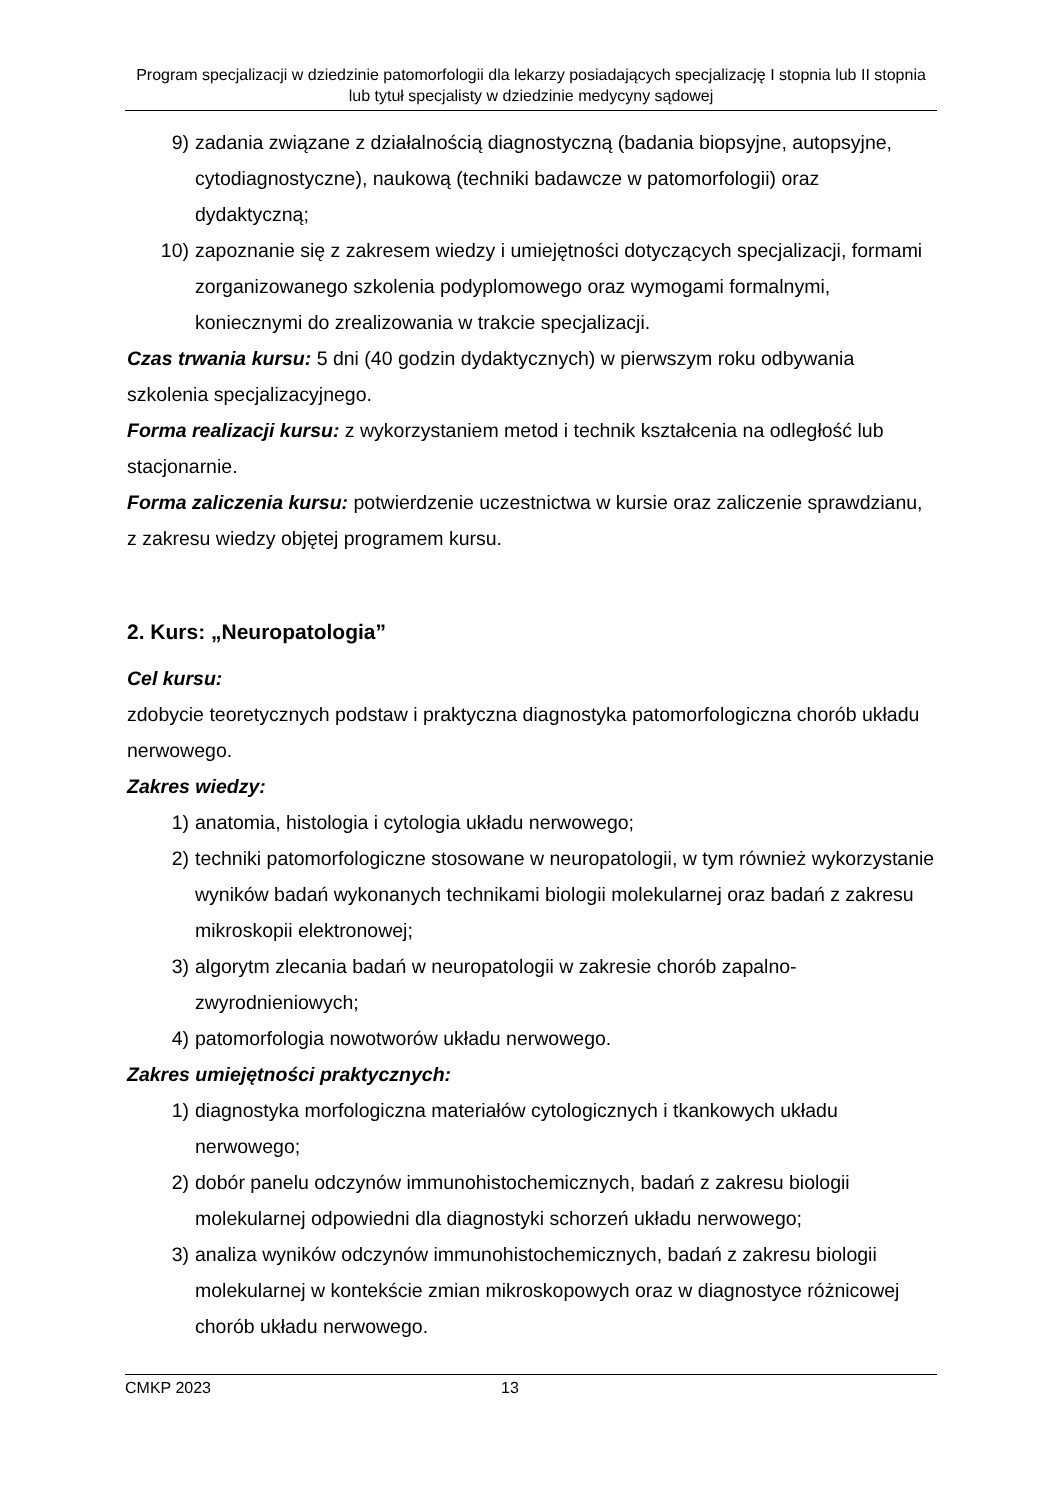Program specjalizacji w dziedzinie patomorfologii dla lekarzy posiadających specjalizację I stopnia lub II stopnia lub tytuł specjalisty w dziedzinie medycyny sądowej
9) zadania związane z działalnością diagnostyczną (badania biopsyjne, autopsyjne, cytodiagnostyczne), naukową (techniki badawcze w patomorfologii) oraz dydaktyczną;
10) zapoznanie się z zakresem wiedzy i umiejętności dotyczących specjalizacji, formami zorganizowanego szkolenia podyplomowego oraz wymogami formalnymi, koniecznymi do zrealizowania w trakcie specjalizacji.
Czas trwania kursu: 5 dni (40 godzin dydaktycznych) w pierwszym roku odbywania szkolenia specjalizacyjnego.
Forma realizacji kursu: z wykorzystaniem metod i technik kształcenia na odległość lub stacjonarnie.
Forma zaliczenia kursu: potwierdzenie uczestnictwa w kursie oraz zaliczenie sprawdzianu, z zakresu wiedzy objętej programem kursu.
2. Kurs: „Neuropatologia”
Cel kursu:
zdobycie teoretycznych podstaw i praktyczna diagnostyka patomorfologiczna chorób układu nerwowego.
Zakres wiedzy:
1) anatomia, histologia i cytologia układu nerwowego;
2) techniki patomorfologiczne stosowane w neuropatologii, w tym również wykorzystanie wyników badań wykonanych technikami biologii molekularnej oraz badań z zakresu mikroskopii elektronowej;
3) algorytm zlecania badań w neuropatologii w zakresie chorób zapalno-zwyrodnieniowych;
4) patomorfologia nowotworów układu nerwowego.
Zakres umiejętności praktycznych:
1) diagnostyka morfologiczna materiałów cytologicznych i tkankowych układu nerwowego;
2) dobór panelu odczynów immunohistochemicznych, badań z zakresu biologii molekularnej odpowiedni dla diagnostyki schorzeń układu nerwowego;
3) analiza wyników odczynów immunohistochemicznych, badań z zakresu biologii molekularnej w kontekście zmian mikroskopowych oraz w diagnostyce różnicowej chorób układu nerwowego.
CMKP 2023 13